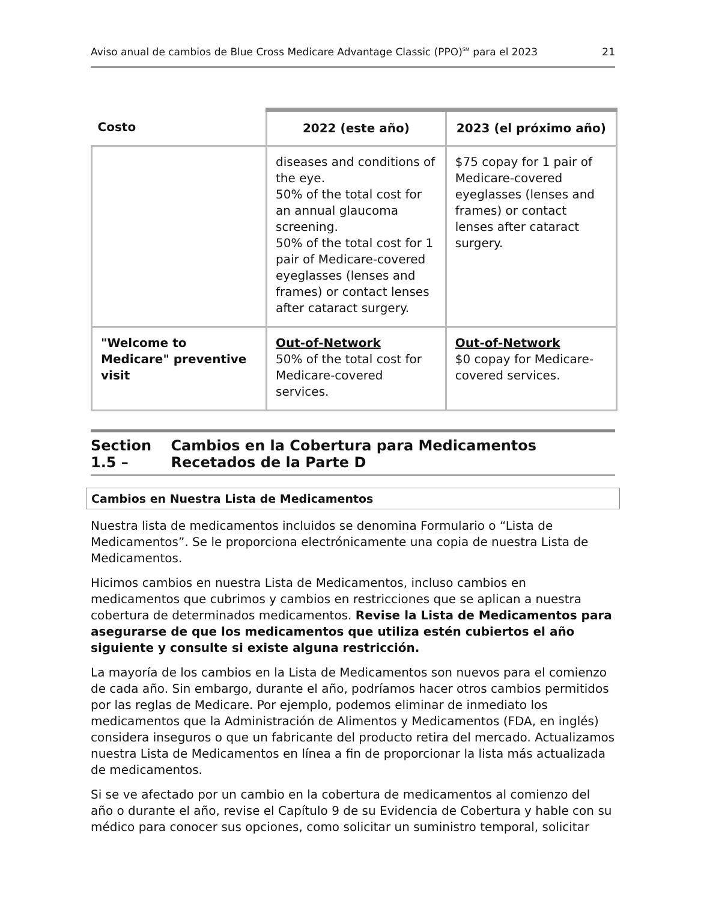Aviso anual de cambios de Blue Cross Medicare Advantage Classic (PPO)<sup>SM</sup> para el 2023 21
| Costo | 2022 (este año) | 2023 (el próximo año) |
| --- | --- | --- |
| | diseases and conditions of the eye. 50% of the total cost for an annual glaucoma screening. 50% of the total cost for 1 pair of Medicare-covered eyeglasses (lenses and frames) or contact lenses after cataract surgery. | $75 copay for 1 pair of Medicare-covered eyeglasses (lenses and frames) or contact lenses after cataract surgery. |
| "Welcome to Medicare" preventive visit | Out-of-Network 50% of the total cost for Medicare-covered services. | Out-of-Network $0 copay for Medicare-covered services. |
Section 1.5 – Cambios en la Cobertura para Medicamentos Recetados de la Parte D
Cambios en Nuestra Lista de Medicamentos
Nuestra lista de medicamentos incluidos se denomina Formulario o “Lista de Medicamentos”. Se le proporciona electrónicamente una copia de nuestra Lista de Medicamentos.
Hicimos cambios en nuestra Lista de Medicamentos, incluso cambios en medicamentos que cubrimos y cambios en restricciones que se aplican a nuestra cobertura de determinados medicamentos. Revise la Lista de Medicamentos para asegurarse de que los medicamentos que utiliza estén cubiertos el año siguiente y consulte si existe alguna restricción.
La mayoría de los cambios en la Lista de Medicamentos son nuevos para el comienzo de cada año. Sin embargo, durante el año, podríamos hacer otros cambios permitidos por las reglas de Medicare. Por ejemplo, podemos eliminar de inmediato los medicamentos que la Administración de Alimentos y Medicamentos (FDA, en inglés) considera inseguros o que un fabricante del producto retira del mercado. Actualizamos nuestra Lista de Medicamentos en línea a fin de proporcionar la lista más actualizada de medicamentos.
Si se ve afectado por un cambio en la cobertura de medicamentos al comienzo del año o durante el año, revise el Capítulo 9 de su Evidencia de Cobertura y hable con su médico para conocer sus opciones, como solicitar un suministro temporal, solicitar